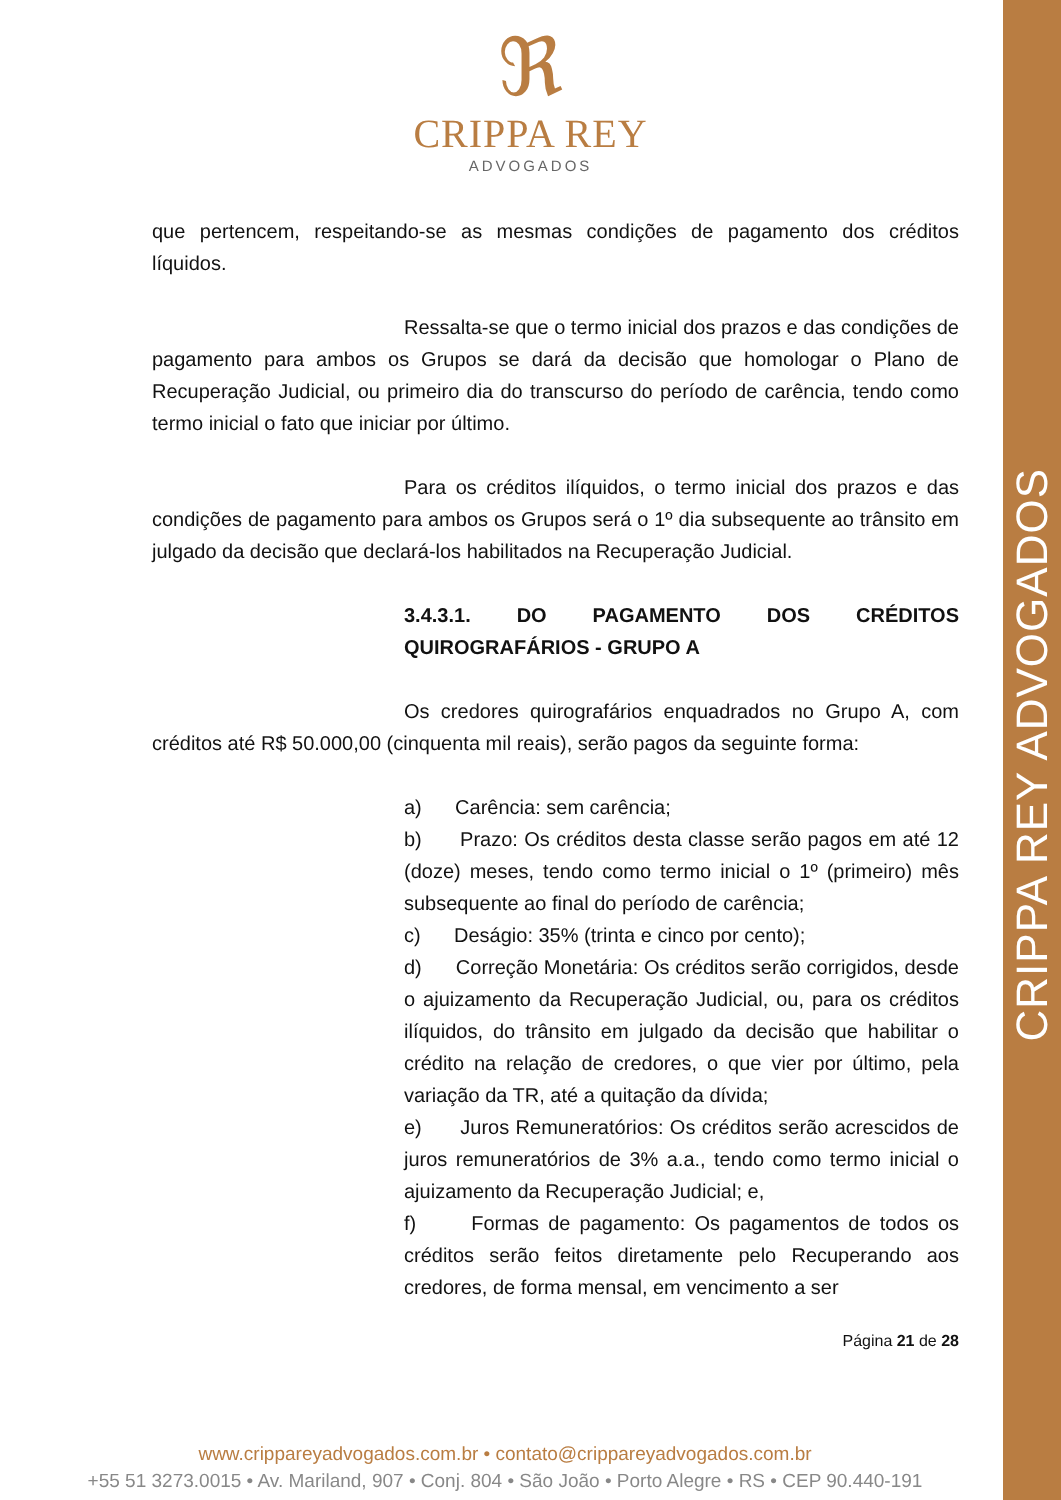CRIPPA REY ADVOGADOS
ℜ
CRIPPA REY
ADVOGADOS
que pertencem, respeitando-se as mesmas condições de pagamento dos créditos líquidos.
Ressalta-se que o termo inicial dos prazos e das condições de pagamento para ambos os Grupos se dará da decisão que homologar o Plano de Recuperação Judicial, ou primeiro dia do transcurso do período de carência, tendo como termo inicial o fato que iniciar por último.
Para os créditos ilíquidos, o termo inicial dos prazos e das condições de pagamento para ambos os Grupos será o 1º dia subsequente ao trânsito em julgado da decisão que declará-los habilitados na Recuperação Judicial.
3.4.3.1. DO PAGAMENTO DOS CRÉDITOS QUIROGRAFÁRIOS - GRUPO A
Os credores quirografários enquadrados no Grupo A, com créditos até R$ 50.000,00 (cinquenta mil reais), serão pagos da seguinte forma:
a) Carência: sem carência;
b) Prazo: Os créditos desta classe serão pagos em até 12 (doze) meses, tendo como termo inicial o 1º (primeiro) mês subsequente ao final do período de carência;
c) Deságio: 35% (trinta e cinco por cento);
d) Correção Monetária: Os créditos serão corrigidos, desde o ajuizamento da Recuperação Judicial, ou, para os créditos ilíquidos, do trânsito em julgado da decisão que habilitar o crédito na relação de credores, o que vier por último, pela variação da TR, até a quitação da dívida;
e) Juros Remuneratórios: Os créditos serão acrescidos de juros remuneratórios de 3% a.a., tendo como termo inicial o ajuizamento da Recuperação Judicial; e,
f) Formas de pagamento: Os pagamentos de todos os créditos serão feitos diretamente pelo Recuperando aos credores, de forma mensal, em vencimento a ser
Página 21 de 28
www.crippareyadvogados.com.br • contato@crippareyadvogados.com.br
+55 51 3273.0015 • Av. Mariland, 907 • Conj. 804 • São João • Porto Alegre • RS • CEP 90.440-191